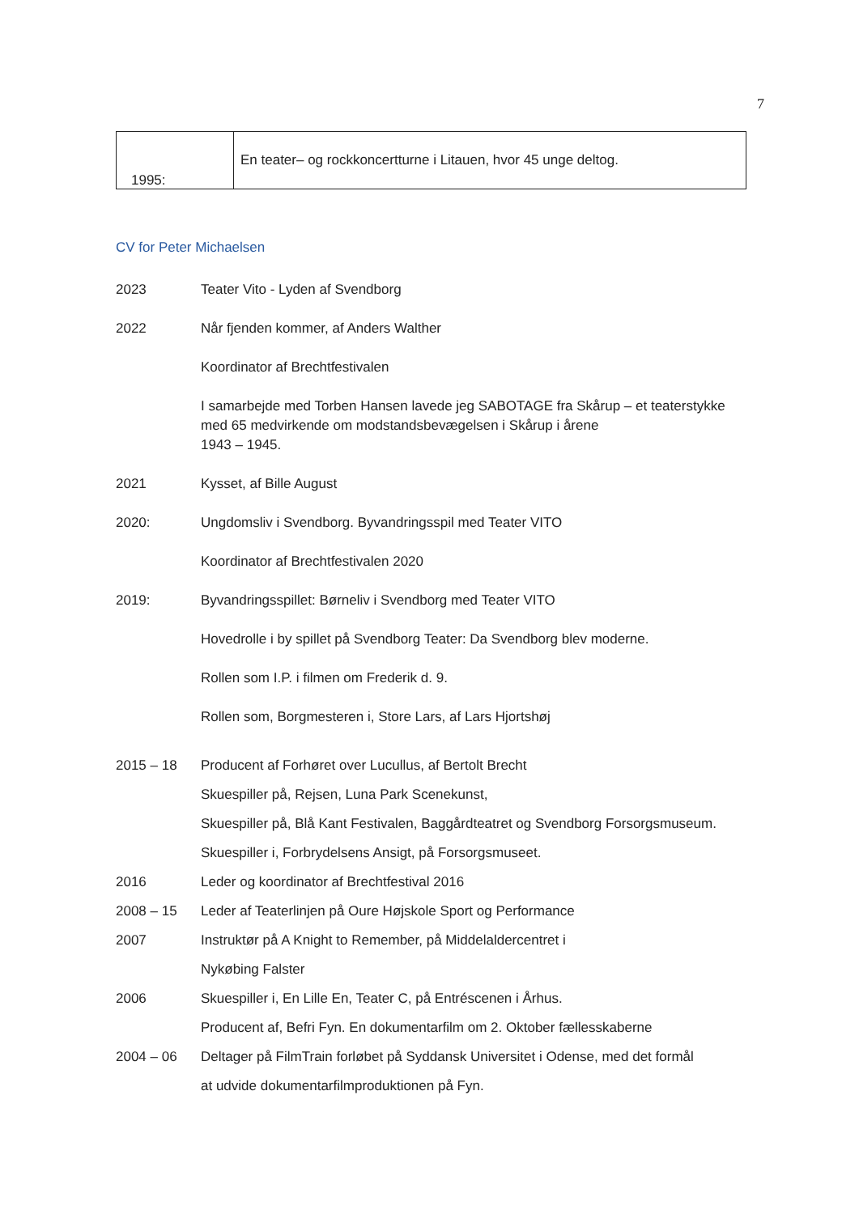7
| 1995: | En teater– og rockkoncertturne i Litauen, hvor 45 unge deltog. |
CV for Peter Michaelsen
2023 Teater Vito - Lyden af Svendborg
2022 Når fjenden kommer, af Anders Walther
Koordinator af Brechtfestivalen
I samarbejde med Torben Hansen lavede jeg SABOTAGE fra Skårup – et teaterstykke med 65 medvirkende om modstandsbevægelsen i Skårup i årene
1943 – 1945.
2021 Kysset, af Bille August
2020: Ungdomsliv i Svendborg. Byvandringsspil med Teater VITO
Koordinator af Brechtfestivalen 2020
2019: Byvandringsspillet: Børneliv i Svendborg med Teater VITO
Hovedrolle i by spillet på Svendborg Teater: Da Svendborg blev moderne.
Rollen som I.P. i filmen om Frederik d. 9.
Rollen som, Borgmesteren i, Store Lars, af Lars Hjortshøj
2015 – 18 Producent af Forhøret over Lucullus, af Bertolt Brecht
Skuespiller på, Rejsen, Luna Park Scenekunst,
Skuespiller på, Blå Kant Festivalen, Baggårdteatret og Svendborg Forsorgsmuseum.
Skuespiller i, Forbrydelsens Ansigt, på Forsorgsmuseet.
2016 Leder og koordinator af Brechtfestival 2016
2008 – 15 Leder af Teaterlinjen på Oure Højskole Sport og Performance
2007 Instruktør på A Knight to Remember, på Middelaldercentret i
Nykøbing Falster
2006 Skuespiller i, En Lille En, Teater C, på Entréscenen i Århus.
Producent af, Befri Fyn. En dokumentarfilm om 2. Oktober fællesskaberne
2004 – 06 Deltager på FilmTrain forløbet på Syddansk Universitet i Odense, med det formål
at udvide dokumentarfilmproduktionen på Fyn.